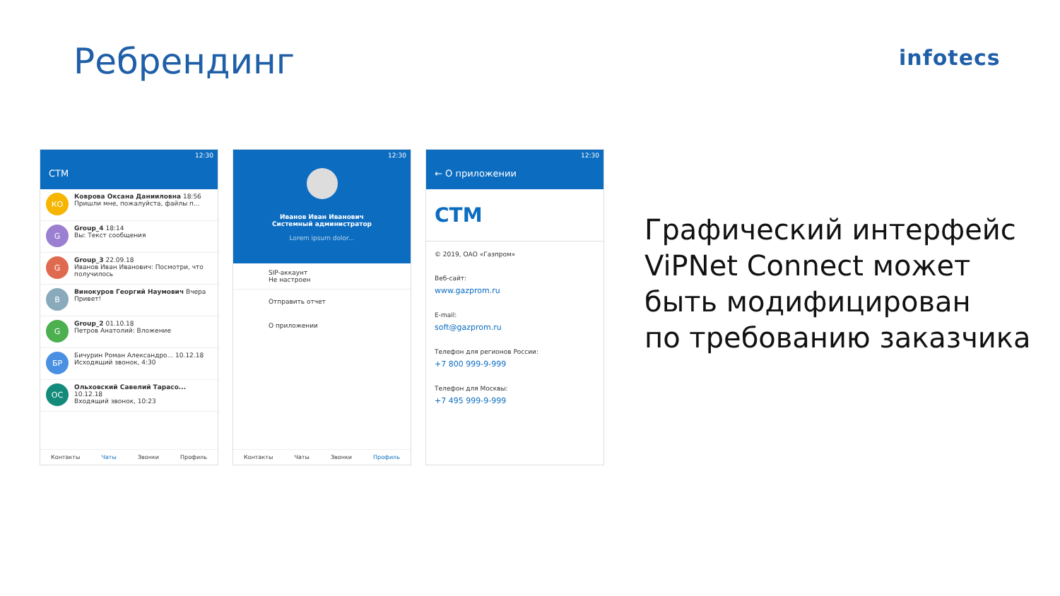Ребрендинг infotecs
12:30
СТМ
КО
Коврова Оксана Данииловна 18:56
Пришли мне, пожалуйста, файлы п...
G
Group_4 18:14
Вы: Текст сообщения
G
Group_3 22.09.18
Иванов Иван Иванович: Посмотри, что получилось
В
Винокуров Георгий Наумович Вчера
Привет!
G
Group_2 01.10.18
Петров Анатолий: Вложение
БР
Бичурин Роман Александро... 10.12.18
Исходящий звонок, 4:30
ОС
Ольховский Савелий Тарасо... 10.12.18
Входящий звонок, 10:23
Контакты Чаты Звонки Профиль
12:30
Иванов Иван Иванович
Системный администратор
Lorem ipsum dolor...
SIP-аккаунт
Не настроен
Отправить отчет
О приложении
Контакты Чаты Звонки Профиль
12:30
← О приложении
СТМ
© 2019, ОАО «Газпром»
Веб-сайт:
www.gazprom.ru
E-mail:
soft@gazprom.ru
Телефон для регионов России:
+7 800 999-9-999
Телефон для Москвы:
+7 495 999-9-999
Графический интерфейс
ViPNet Connect может
быть модифицирован
по требованию заказчика